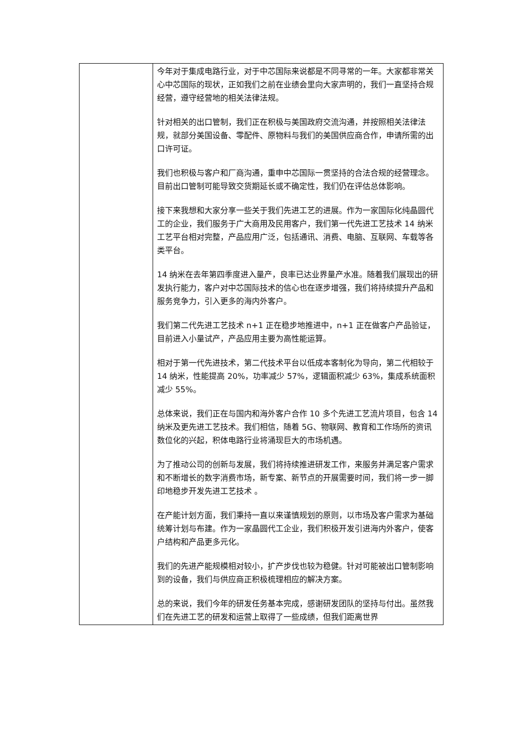| | 今年对于集成电路行业，对于中芯国际来说都是不同寻常的一年。大家都非常关心中芯国际的现状，正如我们之前在业绩会里向大家声明的，我们一直坚持合规经营，遵守经营地的相关法律法规。 针对相关的出口管制，我们正在积极与美国政府交流沟通，并按照相关法律法规，就部分美国设备、零配件、原物料与我们的美国供应商合作，申请所需的出口许可证。 我们也积极与客户和厂商沟通，重申中芯国际一贯坚持的合法合规的经营理念。目前出口管制可能导致交货期延长或不确定性，我们仍在评估总体影响。 接下来我想和大家分享一些关于我们先进工艺的进展。作为一家国际化纯晶圆代工的企业，我们服务于广大商用及民用客户，我们第一代先进工艺技术 14 纳米工艺平台相对完整，产品应用广泛，包括通讯、消费、电脑、互联网、车载等各类平台。 14 纳米在去年第四季度进入量产，良率已达业界量产水准。随着我们展现出的研发执行能力，客户对中芯国际技术的信心也在逐步增强，我们将持续提升产品和服务竞争力，引入更多的海内外客户。 我们第二代先进工艺技术 n+1 正在稳步地推进中，n+1 正在做客户产品验证，目前进入小量试产，产品应用主要为高性能运算。 相对于第一代先进技术，第二代技术平台以低成本客制化为导向，第二代相较于 14 纳米，性能提高 20%，功率减少 57%，逻辑面积减少 63%，集成系统面积减少 55%。 总体来说，我们正在与国内和海外客户合作 10 多个先进工艺流片项目，包含 14 纳米及更先进工艺技术。我们相信，随着 5G、物联网、教育和工作场所的资讯数位化的兴起，积体电路行业将涌现巨大的市场机遇。 为了推动公司的创新与发展，我们将持续推进研发工作，来服务并满足客户需求和不断增长的数字消费市场，新专案、新节点的开展需要时间，我们将一步一脚印地稳步开发先进工艺技术 。 在产能计划方面，我们秉持一直以来谨慎规划的原则，以市场及客户需求为基础统筹计划与布建。作为一家晶圆代工企业，我们积极开发引进海内外客户，使客户结构和产品更多元化。 我们的先进产能规模相对较小，扩产步伐也较为稳健。针对可能被出口管制影响到的设备，我们与供应商正积极梳理相应的解决方案。 总的来说，我们今年的研发任务基本完成，感谢研发团队的坚持与付出。虽然我们在先进工艺的研发和运营上取得了一些成绩，但我们距离世界 |